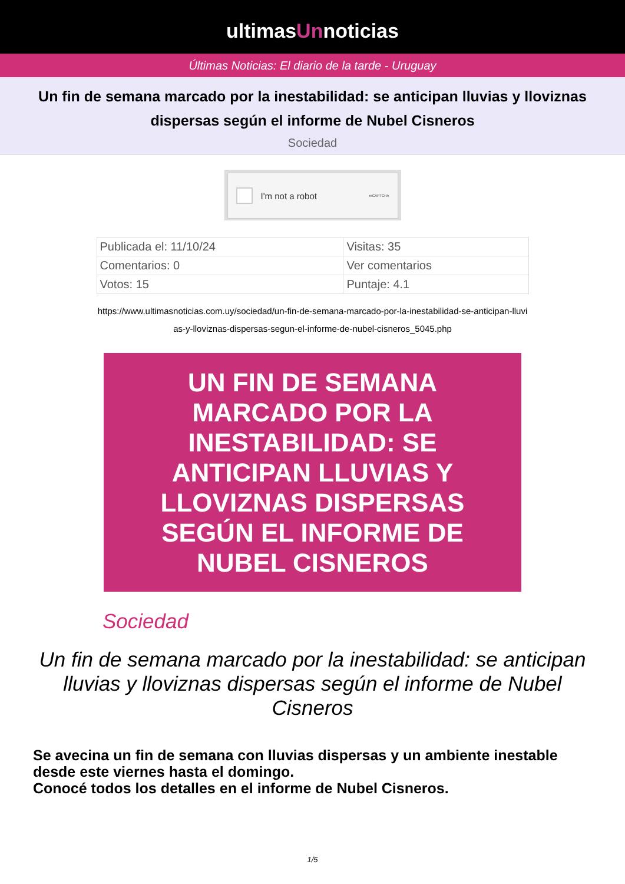ultimasUnnoticias
Últimas Noticias: El diario de la tarde - Uruguay
Un fin de semana marcado por la inestabilidad: se anticipan lluvias y lloviznas dispersas según el informe de Nubel Cisneros
Sociedad
I'm not a robot reCAPTCHA
| Publicada el: 11/10/24 | Visitas: 35 |
| Comentarios: 0 | Ver comentarios |
| Votos: 15 | Puntaje: 4.1 |
https://www.ultimasnoticias.com.uy/sociedad/un-fin-de-semana-marcado-por-la-inestabilidad-se-anticipan-lluvias-y-lloviznas-dispersas-segun-el-informe-de-nubel-cisneros_5045.php
UN FIN DE SEMANA MARCADO POR LA INESTABILIDAD: SE ANTICIPAN LLUVIAS Y LLOVIZNAS DISPERSAS SEGÚN EL INFORME DE NUBEL CISNEROS
Sociedad
Un fin de semana marcado por la inestabilidad: se anticipan lluvias y lloviznas dispersas según el informe de Nubel Cisneros
Se avecina un fin de semana con lluvias dispersas y un ambiente inestable desde este viernes hasta el domingo.
Conocé todos los detalles en el informe de Nubel Cisneros.
1/5